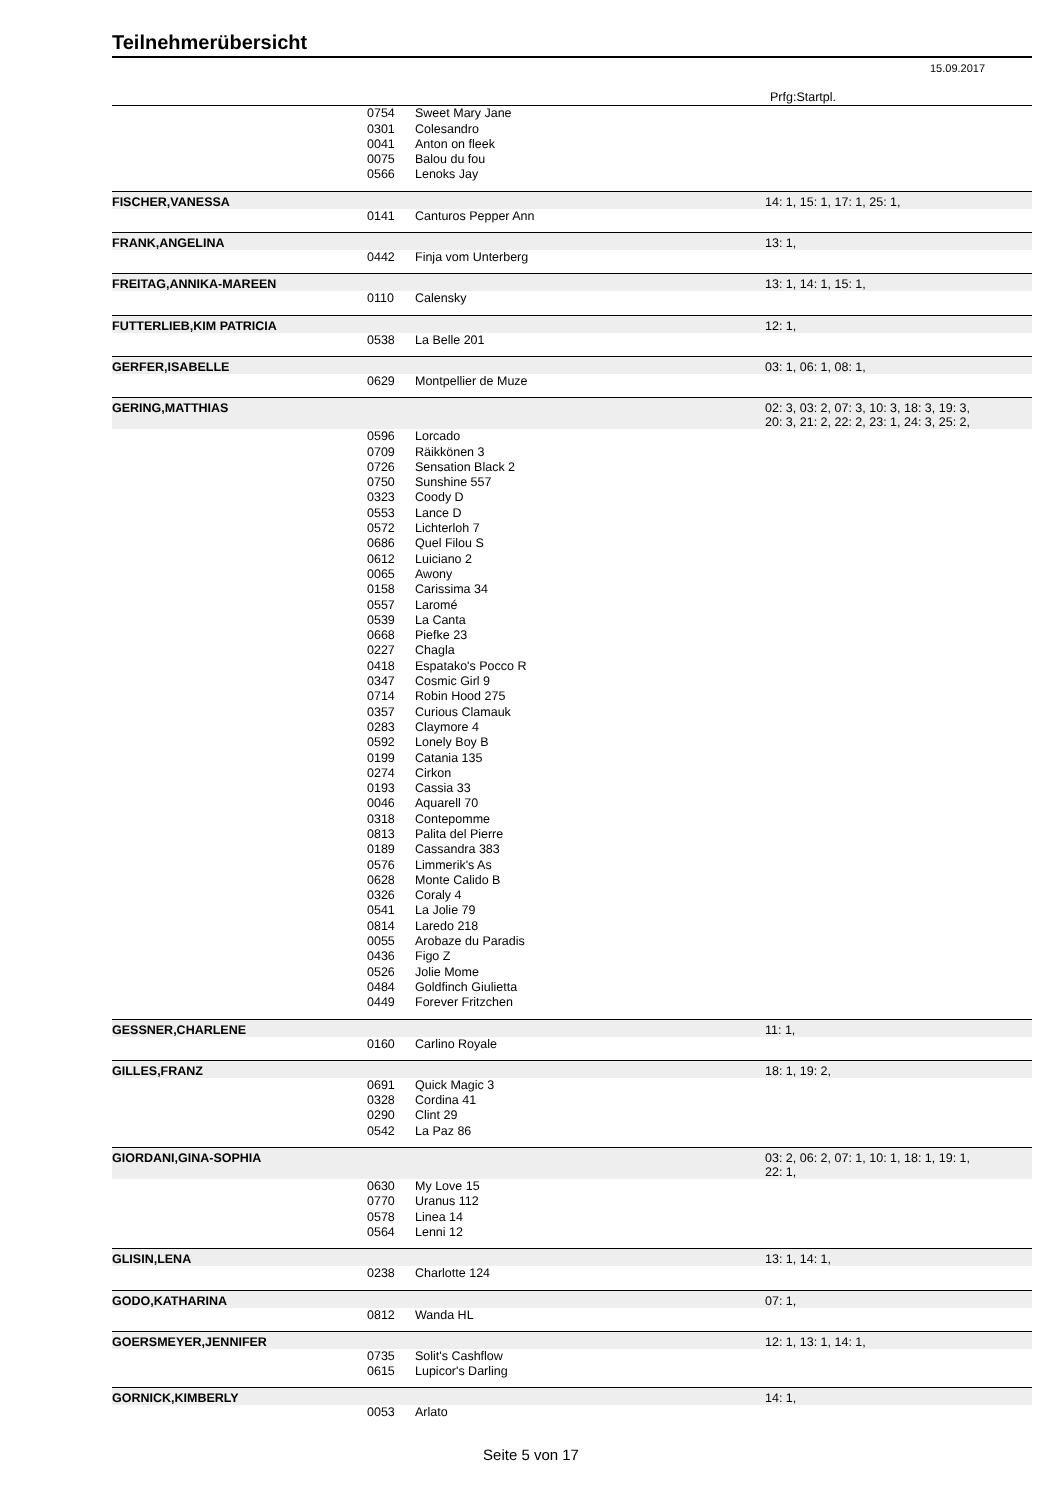Teilnehmerübersicht
15.09.2017
| | | | Prfg:Startpl. |
| | 0754 | Sweet Mary Jane | |
| | 0301 | Colesandro | |
| | 0041 | Anton on fleek | |
| | 0075 | Balou du fou | |
| | 0566 | Lenoks Jay | |
| FISCHER,VANESSA | | | 14: 1, 15: 1, 17: 1, 25: 1, |
| | 0141 | Canturos Pepper Ann | |
| FRANK,ANGELINA | | | 13: 1, |
| | 0442 | Finja vom Unterberg | |
| FREITAG,ANNIKA-MAREEN | | | 13: 1, 14: 1, 15: 1, |
| | 0110 | Calensky | |
| FUTTERLIEB,KIM PATRICIA | | | 12: 1, |
| | 0538 | La Belle 201 | |
| GERFER,ISABELLE | | | 03: 1, 06: 1, 08: 1, |
| | 0629 | Montpellier de Muze | |
| GERING,MATTHIAS | | | 02: 3, 03: 2, 07: 3, 10: 3, 18: 3, 19: 3, 20: 3, 21: 2, 22: 2, 23: 1, 24: 3, 25: 2, |
| | 0596 | Lorcado | |
| | 0709 | Räikkönen 3 | |
| | 0726 | Sensation Black 2 | |
| | 0750 | Sunshine 557 | |
| | 0323 | Coody D | |
| | 0553 | Lance D | |
| | 0572 | Lichterloh 7 | |
| | 0686 | Quel Filou S | |
| | 0612 | Luiciano 2 | |
| | 0065 | Awony | |
| | 0158 | Carissima 34 | |
| | 0557 | Laromé | |
| | 0539 | La Canta | |
| | 0668 | Piefke 23 | |
| | 0227 | Chagla | |
| | 0418 | Espatako's Pocco R | |
| | 0347 | Cosmic Girl 9 | |
| | 0714 | Robin Hood 275 | |
| | 0357 | Curious Clamauk | |
| | 0283 | Claymore 4 | |
| | 0592 | Lonely Boy B | |
| | 0199 | Catania 135 | |
| | 0274 | Cirkon | |
| | 0193 | Cassia 33 | |
| | 0046 | Aquarell 70 | |
| | 0318 | Contepomme | |
| | 0813 | Palita del Pierre | |
| | 0189 | Cassandra 383 | |
| | 0576 | Limmerik's As | |
| | 0628 | Monte Calido B | |
| | 0326 | Coraly 4 | |
| | 0541 | La Jolie 79 | |
| | 0814 | Laredo 218 | |
| | 0055 | Arobaze du Paradis | |
| | 0436 | Figo Z | |
| | 0526 | Jolie Mome | |
| | 0484 | Goldfinch Giulietta | |
| | 0449 | Forever Fritzchen | |
| GESSNER,CHARLENE | | | 11: 1, |
| | 0160 | Carlino Royale | |
| GILLES,FRANZ | | | 18: 1, 19: 2, |
| | 0691 | Quick Magic 3 | |
| | 0328 | Cordina 41 | |
| | 0290 | Clint 29 | |
| | 0542 | La Paz 86 | |
| GIORDANI,GINA-SOPHIA | | | 03: 2, 06: 2, 07: 1, 10: 1, 18: 1, 19: 1, 22: 1, |
| | 0630 | My Love 15 | |
| | 0770 | Uranus 112 | |
| | 0578 | Linea 14 | |
| | 0564 | Lenni 12 | |
| GLISIN,LENA | | | 13: 1, 14: 1, |
| | 0238 | Charlotte 124 | |
| GODO,KATHARINA | | | 07: 1, |
| | 0812 | Wanda HL | |
| GOERSMEYER,JENNIFER | | | 12: 1, 13: 1, 14: 1, |
| | 0735 | Solit's Cashflow | |
| | 0615 | Lupicor's Darling | |
| GORNICK,KIMBERLY | | | 14: 1, |
| | 0053 | Arlato | |
Seite 5 von 17